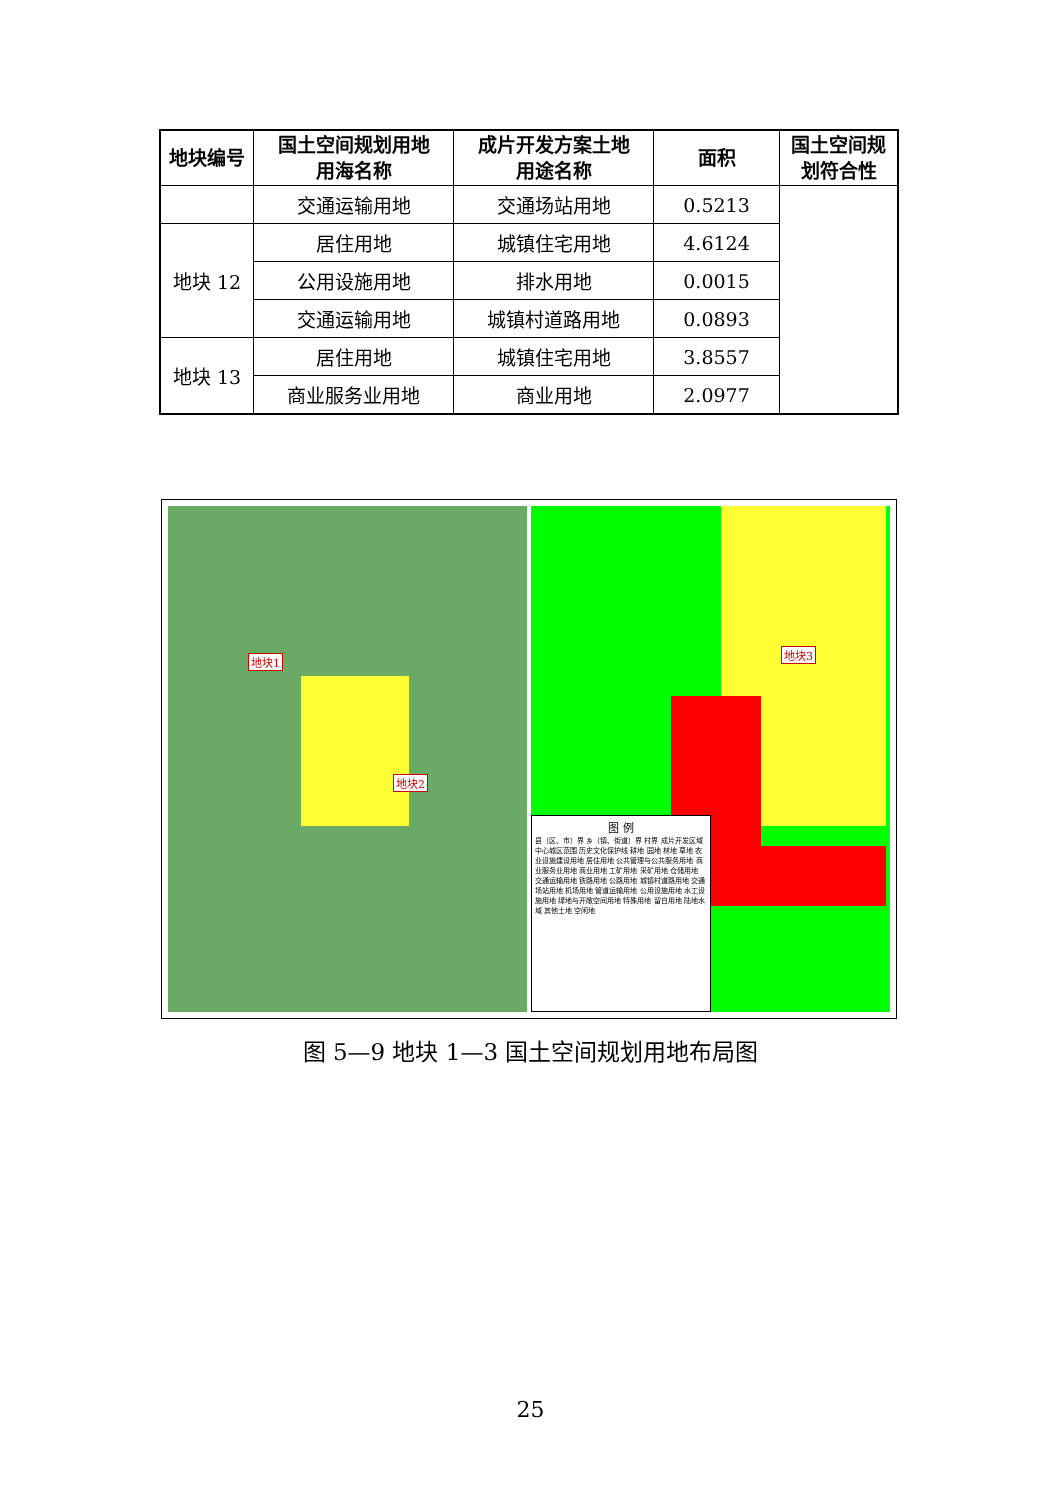| 地块编号 | 国土空间规划用地 用海名称 | 成片开发方案土地 用途名称 | 面积 | 国土空间规 划符合性 |
| --- | --- | --- | --- | --- |
| | 交通运输用地 | 交通场站用地 | 0.5213 | |
| 地块 12 | 居住用地 | 城镇住宅用地 | 4.6124 | |
| | 公用设施用地 | 排水用地 | 0.0015 | |
| | 交通运输用地 | 城镇村道路用地 | 0.0893 | |
| 地块 13 | 居住用地 | 城镇住宅用地 | 3.8557 | |
| | 商业服务业用地 | 商业用地 | 2.0977 | |
地块1
地块2
地块3
图 例
县（区、市）界 乡（镇、街道）界 村界 成片开发区域 中心城区范围 历史文化保护线 耕地 园地 林地 草地 农业设施建设用地 居住用地 公共管理与公共服务用地 商业服务业用地 商业用地 工矿用地 采矿用地 仓储用地 交通运输用地 铁路用地 公路用地 城镇村道路用地 交通场站用地 机场用地 管道运输用地 公用设施用地 水工设施用地 绿地与开敞空间用地 特殊用地 留白用地 陆地水域 其他土地 空闲地
图 5—9 地块 1—3 国土空间规划用地布局图
25